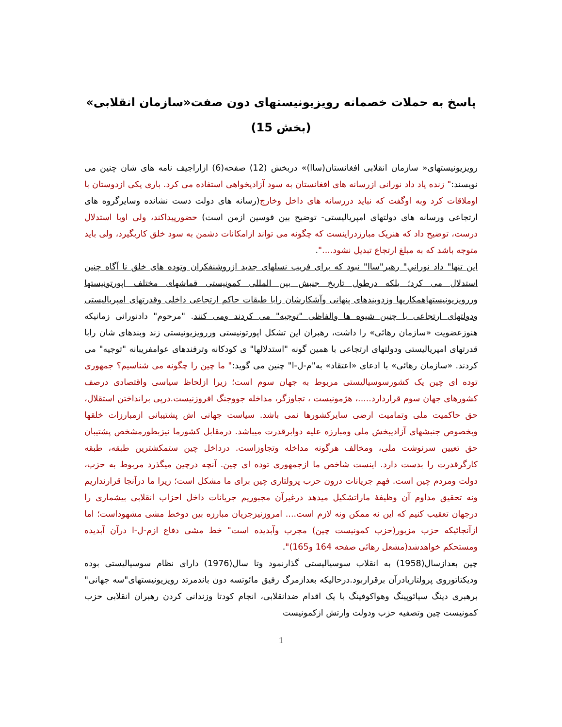پاسخ به حملات خصمانه رویزیونیستهای دون صفت«سازمان انقلابی»
(بخش 15)
رویزیونیستهای« سازمان انقلابی افغانستان(ساا)» دربخش (12) صفحه(6) ازاراجیف نامه های شان چنین می نویسند:" زنده یاد داد نورانی ازرسانه های افغانستان به سود آزادیخواهی استفاده می کرد. باری یکی ازدوستان با اوملاقات کرد وبه اوگفت که نباید دررسانه های داخل وخارج(رسانه های دولت دست نشانده وسایرگروه های ارتجاعی ورسانه های دولتهای امپریالیستی- توضیح بین قوسین ازمن است) حضورپیداکند، ولی اوبا استدلال درست، توضیح داد که هنریک مبارزدراینست که چگونه می تواند ازامکانات دشمن به سود خلق کاربگیرد، ولی باید متوجه باشد که به مبلغ ارتجاع تبدیل نشود....".
این تنها" داد نوراني" رهبر"ساا" نبود که برای فریب نسلهای جدید ازروشنفکران وتوده های خلق نا آگاه چنین استدلال می کرد؛ بلکه درطول تاریخ جنبش بین المللی کمونیستی قماشهای مختلف اپورتونیستها وررویزیونیستهاهمکاریها وزدوبندهای پنهانی وآشکارشان رابا طبقات حاکم ارتجاعی داخلی وقدرتهای امپریالیستی ودولتهای ارتجاعی با چنین شیوه ها والفاظی "توجیه" می کردند ومی کنند. "مرحوم" دادنورانی زمانیکه هنوزعضویت «سازمان رهائی» را داشت، رهبران این تشکل اپورتونیستی وررویزیونیستی زند وبندهای شان رابا قدرتهای امپریالیستی ودولتهای ارتجاعی با همین گونه "استدلالها" ی کودکانه وترفندهای عوامفریبانه "توجیه" می کردند. «سازمان رهائی» با ادعای «اعتقاد» به"م-ل-ا" چنین می گوید:" ما چین را چگونه می شناسیم؟ جمهوری توده ای چین یک کشورسوسیالیستی مربوط به جهان سوم است؛ زیرا ازلحاظ سیاسی واقتصادی درصف کشورهای جهان سوم قراردارد.....، هژمونیست ، تجاوزگر، مداخله جووجنگ افروزنیست.درپی برانداختن استقلال، حق حاکمیت ملی وتمامیت ارضی سایرکشورها نمی باشد. سیاست جهانی اش پشتیبانی ازمبارزات خلقها وبخصوص جنبشهای آزادیبخش ملی ومبارزه علیه دوابرقدرت میباشد. درمقابل کشورما نیزبطورمشخص پشتیبان حق تعیین سرنوشت ملی، ومخالف هرگونه مداخله وتجاوزاست. درداخل چین ستمکشترین طبقه، طبقه کارگرقدرت را بدست دارد. اینست شاخص ما ازجمهوری توده ای چین. آنچه درچین میگذرد مربوط به حزب، دولت ومردم چین است. فهم جریانات درون حزب پرولتاری چین برای ما مشکل است؛ زیرا ما درآنجا قرارنداریم ونه تحقیق مداوم آن وظیفهٔ ماراتشکیل میدهد درغیرآن مجبوریم جریانات داخل احزاب انقلابی بیشماری را درجهان تعقیب کنیم که این نه ممکن ونه لازم است.... امروزنیزجریان مبارزه بین دوخط مشی مشهوداست؛ اما ازآنجائیکه حزب مزبور(حزب کمونیست چین) مجرب وآبدیده است" خط مشی دفاع ازم-ل-ا درآن آبدیده ومستحکم خواهدشد(مشعل رهائی صفحه 164 و165)".
چین بعدازسال(1958) به انقلاب سوسیالیستی گذارنمود وتا سال(1976) دارای نظام سوسیالیستی بوده وديكتاتوروی پرولتاريادرآن برقراربود.درحالیکه بعدازمرگ رفیق مائوتسه دون باندمرتد رویزیونیستهای"سه جهانی" برهبری دینگ سیائوپینگ وهواکوفینگ با یک اقدام ضدانقلابی، انجام کودتا وزندانی کردن رهبران انقلابی حزب کمونیست چین وتصفیه حزب ودولت وارتش ازکمونیست
1